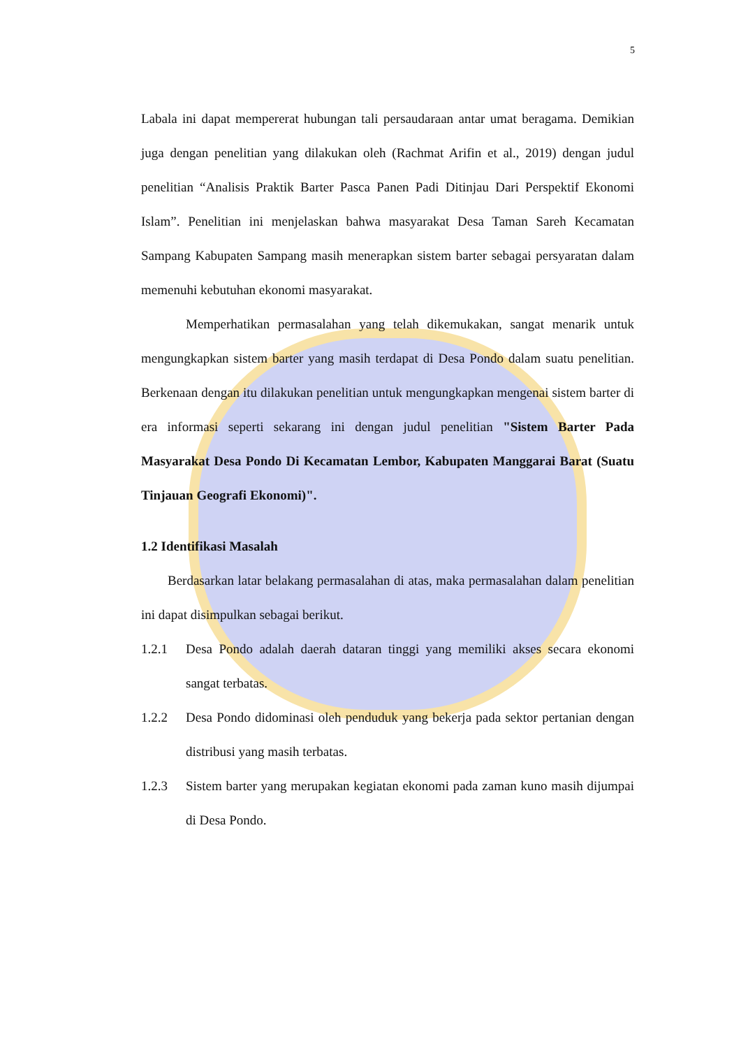5
Labala ini dapat mempererat hubungan tali persaudaraan antar umat beragama. Demikian juga dengan penelitian yang dilakukan oleh (Rachmat Arifin et al., 2019) dengan judul penelitian “Analisis Praktik Barter Pasca Panen Padi Ditinjau Dari Perspektif Ekonomi Islam”. Penelitian ini menjelaskan bahwa masyarakat Desa Taman Sareh Kecamatan Sampang Kabupaten Sampang masih menerapkan sistem barter sebagai persyaratan dalam memenuhi kebutuhan ekonomi masyarakat.
Memperhatikan permasalahan yang telah dikemukakan, sangat menarik untuk mengungkapkan sistem barter yang masih terdapat di Desa Pondo dalam suatu penelitian. Berkenaan dengan itu dilakukan penelitian untuk mengungkapkan mengenai sistem barter di era informasi seperti sekarang ini dengan judul penelitian "Sistem Barter Pada Masyarakat Desa Pondo Di Kecamatan Lembor, Kabupaten Manggarai Barat (Suatu Tinjauan Geografi Ekonomi)".
1.2 Identifikasi Masalah
Berdasarkan latar belakang permasalahan di atas, maka permasalahan dalam penelitian ini dapat disimpulkan sebagai berikut.
1.2.1 Desa Pondo adalah daerah dataran tinggi yang memiliki akses secara ekonomi sangat terbatas.
1.2.2 Desa Pondo didominasi oleh penduduk yang bekerja pada sektor pertanian dengan distribusi yang masih terbatas.
1.2.3 Sistem barter yang merupakan kegiatan ekonomi pada zaman kuno masih dijumpai di Desa Pondo.